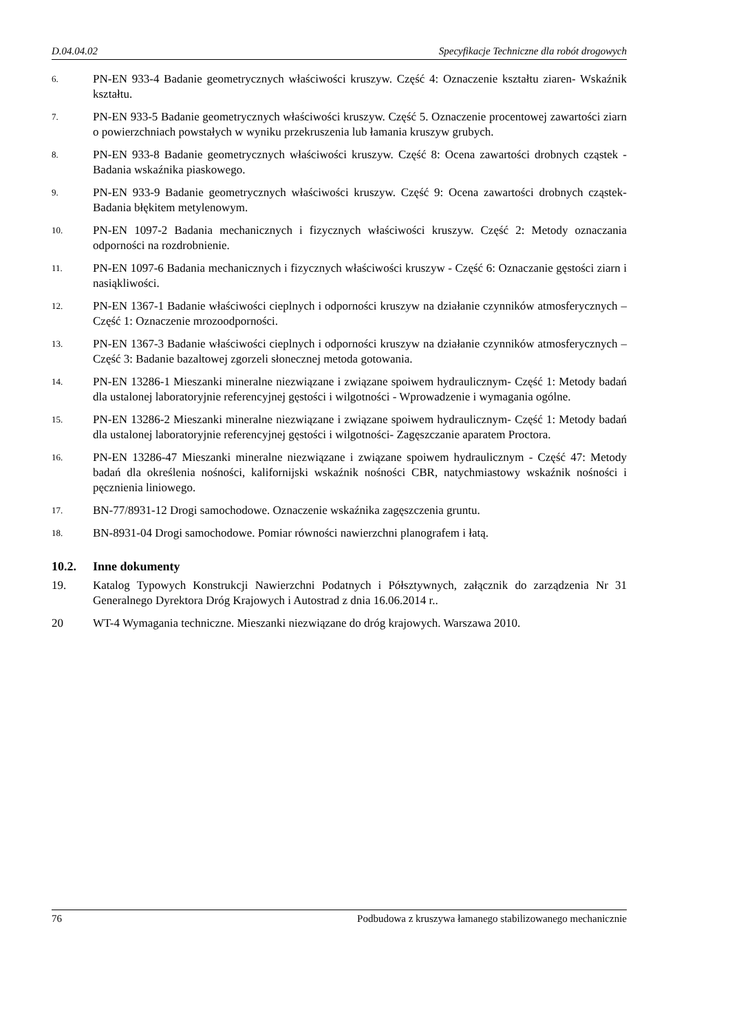D.04.04.02 Specyfikacje Techniczne dla robót drogowych
6.
PN-EN 933-4 Badanie geometrycznych właściwości kruszyw. Część 4: Oznaczenie kształtu ziaren- Wskaźnik kształtu.
7.
PN-EN 933-5 Badanie geometrycznych właściwości kruszyw. Część 5. Oznaczenie procentowej zawartości ziarn o powierzchniach powstałych w wyniku przekruszenia lub łamania kruszyw grubych.
8.
PN-EN 933-8 Badanie geometrycznych właściwości kruszyw. Część 8: Ocena zawartości drobnych cząstek - Badania wskaźnika piaskowego.
9.
PN-EN 933-9 Badanie geometrycznych właściwości kruszyw. Część 9: Ocena zawartości drobnych cząstek- Badania błękitem metylenowym.
10.
PN-EN 1097-2 Badania mechanicznych i fizycznych właściwości kruszyw. Część 2: Metody oznaczania odporności na rozdrobnienie.
11.
PN-EN 1097-6 Badania mechanicznych i fizycznych właściwości kruszyw - Część 6: Oznaczanie gęstości ziarn i nasiąkliwości.
12.
PN-EN 1367-1 Badanie właściwości cieplnych i odporności kruszyw na działanie czynników atmosferycznych – Część 1: Oznaczenie mrozoodporności.
13.
PN-EN 1367-3 Badanie właściwości cieplnych i odporności kruszyw na działanie czynników atmosferycznych – Część 3: Badanie bazaltowej zgorzeli słonecznej metoda gotowania.
14.
PN-EN 13286-1 Mieszanki mineralne niezwiązane i związane spoiwem hydraulicznym- Część 1: Metody badań dla ustalonej laboratoryjnie referencyjnej gęstości i wilgotności - Wprowadzenie i wymagania ogólne.
15.
PN-EN 13286-2 Mieszanki mineralne niezwiązane i związane spoiwem hydraulicznym- Część 1: Metody badań dla ustalonej laboratoryjnie referencyjnej gęstości i wilgotności- Zagęszczanie aparatem Proctora.
16.
PN-EN 13286-47 Mieszanki mineralne niezwiązane i związane spoiwem hydraulicznym - Część 47: Metody badań dla określenia nośności, kalifornijski wskaźnik nośności CBR, natychmiastowy wskaźnik nośności i pęcznienia liniowego.
17.
BN-77/8931-12 Drogi samochodowe. Oznaczenie wskaźnika zagęszczenia gruntu.
18.
BN-8931-04 Drogi samochodowe. Pomiar równości nawierzchni planografem i łatą.
10.2. Inne dokumenty
19. Katalog Typowych Konstrukcji Nawierzchni Podatnych i Półsztywnych, załącznik do zarządzenia Nr 31 Generalnego Dyrektora Dróg Krajowych i Autostrad z dnia 16.06.2014 r..
20 WT-4 Wymagania techniczne. Mieszanki niezwiązane do dróg krajowych. Warszawa 2010.
76 Podbudowa z kruszywa łamanego stabilizowanego mechanicznie